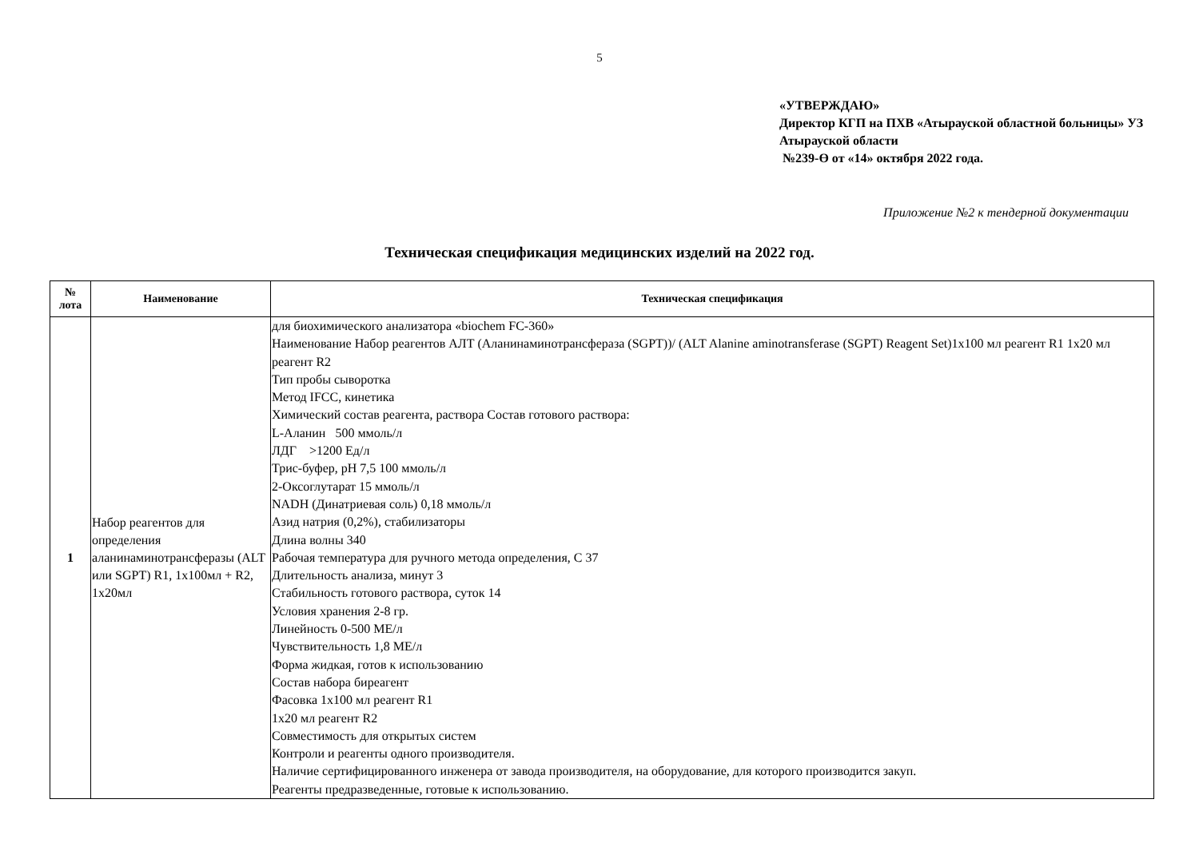5
«УТВЕРЖДАЮ»
Директор КГП на ПХВ «Атырауской областной больницы» УЗ Атырауской области
№239-Ө от «14» октября 2022 года.
Приложение №2 к тендерной документации
Техническая спецификация медицинских изделий на 2022 год.
| № лота | Наименование | Техническая спецификация |
| --- | --- | --- |
| 1 | Набор реагентов для определения аланинаминотрансферазы (ALT или SGPT) R1, 1х100мл + R2, 1х20мл | для биохимического анализатора «biochem FC-360» Наименование Набор реагентов АЛТ (Аланинаминотрансфераза (SGPT))/ (ALT Alanine aminotransferase (SGPT) Reagent Set)1x100 мл реагент R1 1x20 мл реагент R2 Тип пробы сыворотка Метод IFCC, кинетика Химический состав реагента, раствора Состав готового раствора: L-Аланин 500 ммоль/л ЛДГ >1200 Ед/л Трис-буфер, рН 7,5 100 ммоль/л 2-Оксоглутарат 15 ммоль/л NADH (Динатриевая соль) 0,18 ммоль/л Азид натрия (0,2%), стабилизаторы Длина волны 340 Рабочая температура для ручного метода определения, С 37 Длительность анализа, минут 3 Стабильность готового раствора, суток 14 Условия хранения 2-8 гр. Линейность 0-500 МЕ/л Чувствительность 1,8 МЕ/л Форма жидкая, готов к использованию Состав набора биреагент Фасовка 1x100 мл реагент R1 1x20 мл реагент R2 Совместимость для открытых систем Контроли и реагенты одного производителя. Наличие сертифицированного инженера от завода производителя, на оборудование, для которого производится закуп. Реагенты предразведенные, готовые к использованию. |